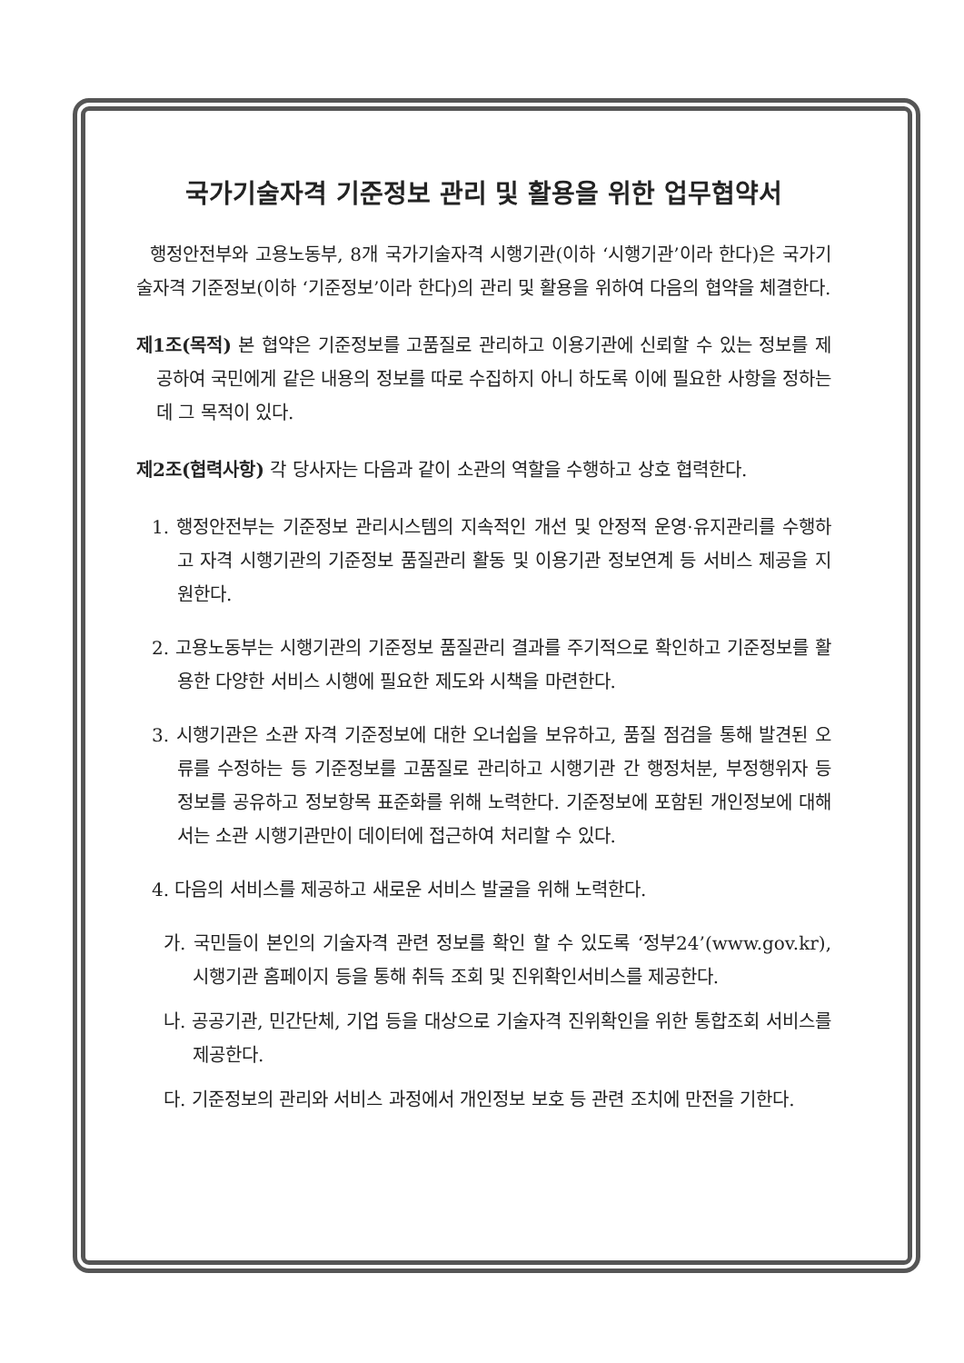국가기술자격 기준정보 관리 및 활용을 위한 업무협약서
행정안전부와 고용노동부, 8개 국가기술자격 시행기관(이하 ‘시행기관’이라 한다)은 국가기술자격 기준정보(이하 ‘기준정보’이라 한다)의 관리 및 활용을 위하여 다음의 협약을 체결한다.
제1조(목적) 본 협약은 기준정보를 고품질로 관리하고 이용기관에 신뢰할 수 있는 정보를 제공하여 국민에게 같은 내용의 정보를 따로 수집하지 아니 하도록 이에 필요한 사항을 정하는 데 그 목적이 있다.
제2조(협력사항) 각 당사자는 다음과 같이 소관의 역할을 수행하고 상호 협력한다.
1. 행정안전부는 기준정보 관리시스템의 지속적인 개선 및 안정적 운영·유지관리를 수행하고 자격 시행기관의 기준정보 품질관리 활동 및 이용기관 정보연계 등 서비스 제공을 지원한다.
2. 고용노동부는 시행기관의 기준정보 품질관리 결과를 주기적으로 확인하고 기준정보를 활용한 다양한 서비스 시행에 필요한 제도와 시책을 마련한다.
3. 시행기관은 소관 자격 기준정보에 대한 오너쉽을 보유하고, 품질 점검을 통해 발견된 오류를 수정하는 등 기준정보를 고품질로 관리하고 시행기관 간 행정처분, 부정행위자 등 정보를 공유하고 정보항목 표준화를 위해 노력한다. 기준정보에 포함된 개인정보에 대해서는 소관 시행기관만이 데이터에 접근하여 처리할 수 있다.
4. 다음의 서비스를 제공하고 새로운 서비스 발굴을 위해 노력한다.
가. 국민들이 본인의 기술자격 관련 정보를 확인 할 수 있도록 ‘정부24’(www.gov.kr), 시행기관 홈페이지 등을 통해 취득 조회 및 진위확인서비스를 제공한다.
나. 공공기관, 민간단체, 기업 등을 대상으로 기술자격 진위확인을 위한 통합조회 서비스를 제공한다.
다. 기준정보의 관리와 서비스 과정에서 개인정보 보호 등 관련 조치에 만전을 기한다.